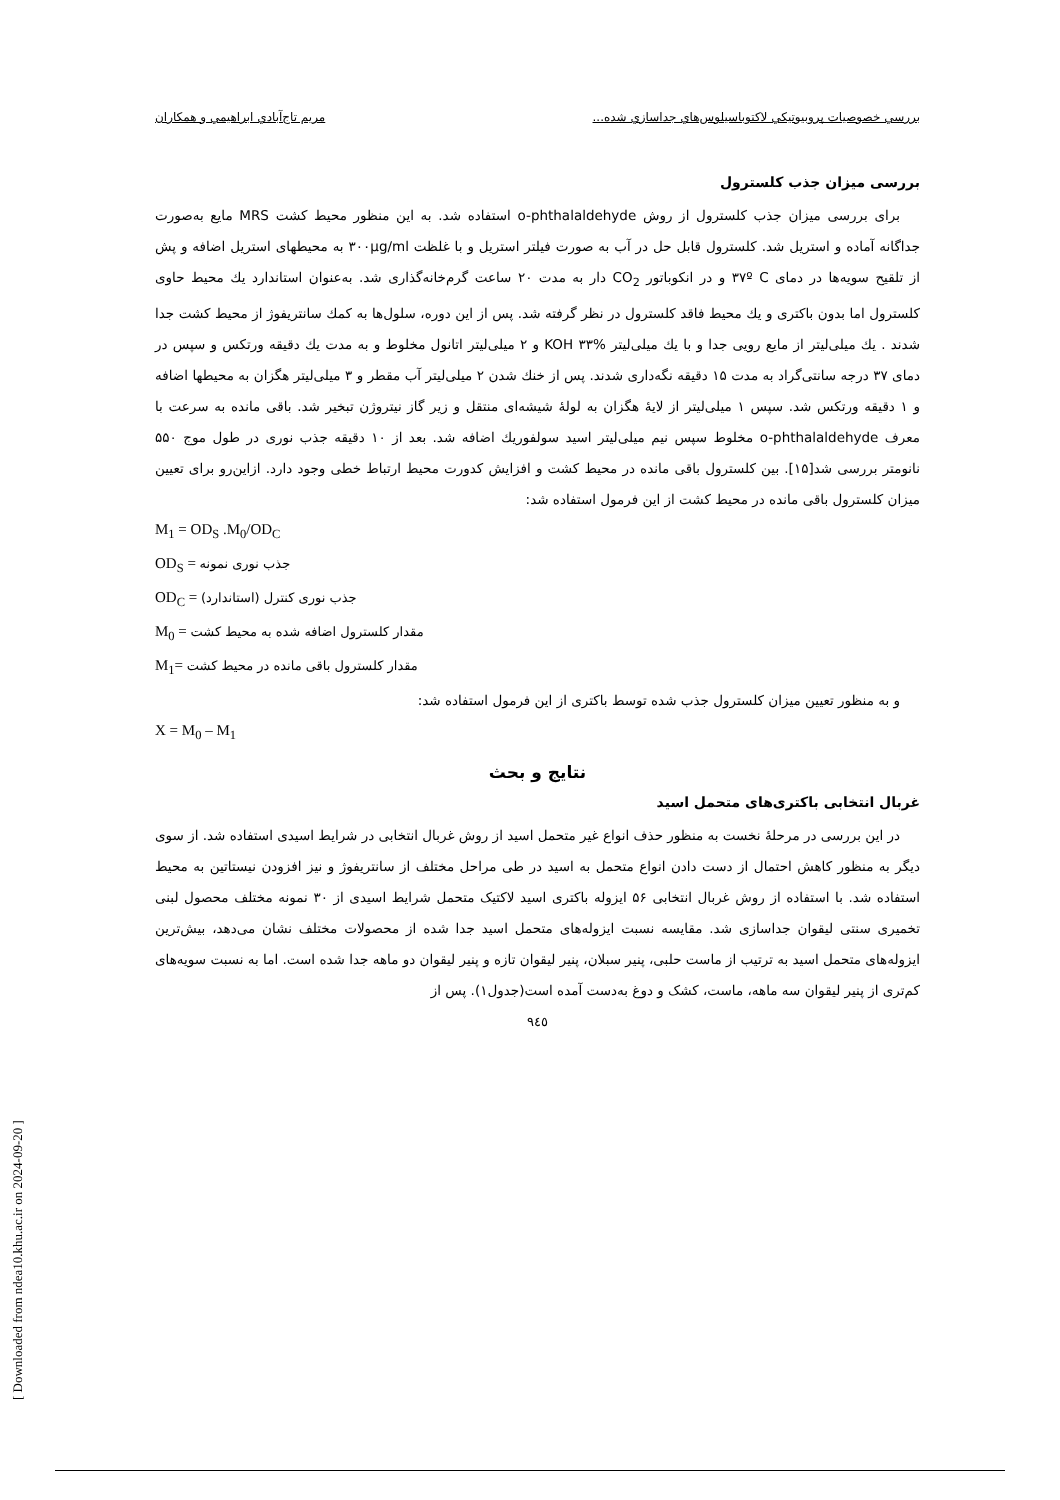بررسي خصوصيات پروبيوتيكي لاكتوباسيلوس‌هاي جداسازي شده... مريم تاج‌آبادي ابراهيمي و همكاران
بررسی میزان جذب کلسترول
برای بررسی میزان جذب کلسترول از روش o-phthalaldehyde استفاده شد. به این منظور محیط کشت MRS مایع به‌صورت جداگانه آماده و استریل شد. کلسترول قابل حل در آب به صورت فیلتر استریل و با غلظت ۳۰۰µg/ml به محیطهای استریل اضافه و پش از تلقیح سویه‌ها در دمای ۳۷º C و در انکوباتور CO<sub>2</sub> دار به مدت ۲۰ ساعت گرم‌خانه‌گذاری شد. به‌عنوان استاندارد یك محیط حاوی کلسترول اما بدون باکتری و یك محیط فاقد کلسترول در نظر گرفته شد. پس از این دوره، سلول‌ها به کمك سانتریفوژ از محیط کشت جدا شدند . یك میلی‌لیتر از مایع رویی جدا و با یك میلی‌لیتر KOH ۳۳% و ۲ میلی‌لیتر اتانول مخلوط و به مدت یك دقیقه ورتکس و سپس در دمای ۳۷ درجه سانتی‌گراد به مدت ۱۵ دقیقه نگه‌داری شدند. پس از خنك شدن ۲ میلی‌لیتر آب مقطر و ۳ میلی‌لیتر هگزان به محیطها اضافه و ۱ دقیقه ورتکس شد. سپس ۱ میلی‌لیتر از لایهٔ هگزان به لولهٔ شیشه‌ای منتقل و زیر گاز نیتروژن تبخیر شد. باقی مانده به سرعت با معرف o-phthalaldehyde مخلوط سپس نیم میلی‌لیتر اسید سولفوریك اضافه شد. بعد از ۱۰ دقیقه جذب نوری در طول موج ۵۵۰ نانومتر بررسی شد[۱۵]. بین کلسترول باقی مانده در محیط کشت و افزایش کدورت محیط ارتباط خطی وجود دارد. ازاین‌رو برای تعیین میزان کلسترول باقی مانده در محیط کشت از این فرمول استفاده شد:
M<sub>1</sub> = OD<sub>S</sub> .M<sub>0</sub>/OD<sub>C</sub>
OD<sub>S</sub> = جذب نوری نمونه
OD<sub>C</sub> = جذب نوری کنترل (استاندارد)
M<sub>0</sub> = مقدار کلسترول اضافه شده به محیط کشت
M<sub>1</sub>= مقدار کلسترول باقی مانده در محیط کشت
و به منظور تعیین میزان کلسترول جذب شده توسط باکتری از این فرمول استفاده شد:
X = M<sub>0</sub> – M<sub>1</sub>
نتایج و بحث
غربال انتخابی باکتری‌های متحمل اسید
در این بررسی در مرحلهٔ نخست به منظور حذف انواع غیر متحمل اسید از روش غربال انتخابی در شرایط اسیدی استفاده شد. از سوی دیگر به منظور کاهش احتمال از دست دادن انواع متحمل به اسید در طی مراحل مختلف از سانتریفوژ و نیز افزودن نیستاتین به محیط استفاده شد. با استفاده از روش غربال انتخابی ۵۶ ایزوله باکتری اسید لاکتیک متحمل شرایط اسیدی از ۳۰ نمونه مختلف محصول لبنی تخمیری سنتی لیقوان جداسازی شد. مقایسه نسبت ایزوله‌های متحمل اسید جدا شده از محصولات مختلف نشان می‌دهد، بیش‌ترین ایزوله‌های متحمل اسید به ترتیب از ماست حلبی، پنیر سبلان، پنیر لیقوان تازه و پنیر لیقوان دو ماهه جدا شده است. اما به نسبت سویه‌های کم‌تری از پنیر لیقوان سه ماهه، ماست، کشک و دوغ به‌دست آمده است(جدول۱). پس از
۹٤٥
[ Downloaded from ndea10.khu.ac.ir on 2024-09-20 ]